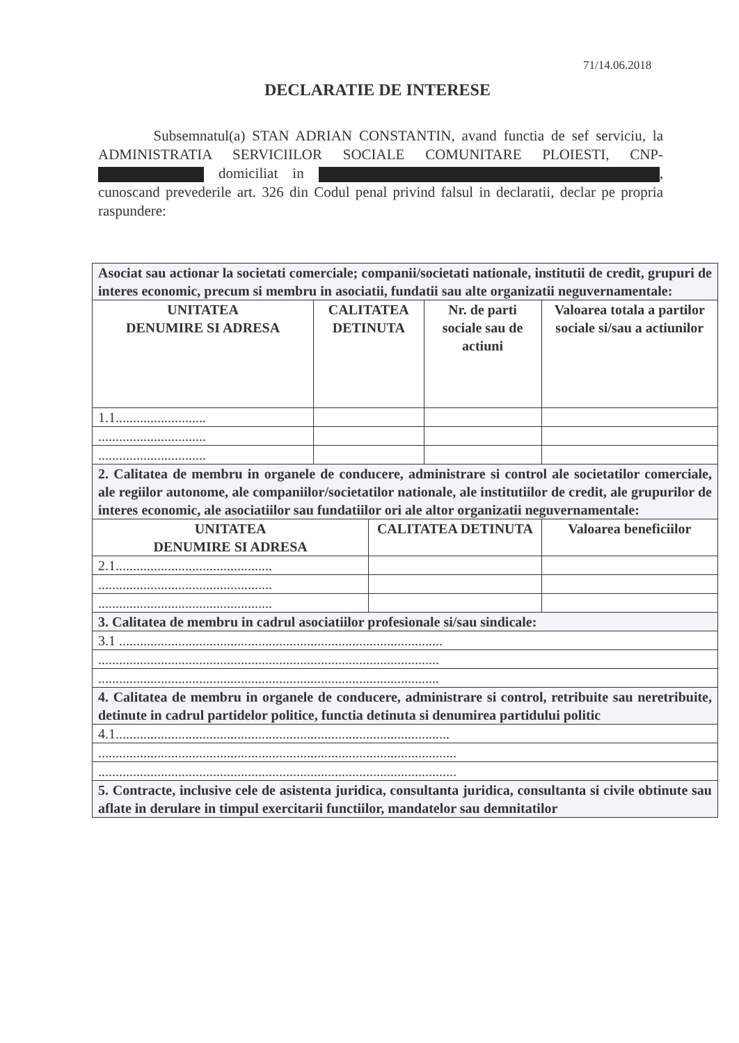71/14.06.2018
DECLARATIE DE INTERESE
Subsemnatul(a) STAN ADRIAN CONSTANTIN, avand functia de sef serviciu, la ADMINISTRATIA SERVICIILOR SOCIALE COMUNITARE PLOIESTI, CNP- domiciliat in , cunoscand prevederile art. 326 din Codul penal privind falsul in declaratii, declar pe propria raspundere:
| Asociat sau actionar la societati comerciale; companii/societati nationale, institutii de credit, grupuri de interes economic, precum si membru in asociatii, fundatii sau alte organizatii neguvernamentale: | | | | |
| UNITATEA DENUMIRE SI ADRESA | CALITATEA DETINUTA | | Nr. de parti sociale sau de actiuni | Valoarea totala a partilor sociale si/sau a actiunilor |
| 1.1.......................... | | | | |
| ............................... | | | | |
| ............................... | | | | |
| 2. Calitatea de membru in organele de conducere, administrare si control ale societatilor comerciale, ale regiilor autonome, ale companiilor/societatilor nationale, ale institutiilor de credit, ale grupurilor de interes economic, ale asociatiilor sau fundatiilor ori ale altor organizatii neguvernamentale: | | | | |
| UNITATEA DENUMIRE SI ADRESA | | CALITATEA DETINUTA | | Valoarea beneficiilor |
| 2.1............................................. | | | | |
| .................................................. | | | | |
| .................................................. | | | | |
| 3. Calitatea de membru in cadrul asociatiilor profesionale si/sau sindicale: | | | | |
| 3.1 ............................................................................................. | | | | |
| .................................................................................................. | | | | |
| .................................................................................................. | | | | |
| 4. Calitatea de membru in organele de conducere, administrare si control, retribuite sau neretribuite, detinute in cadrul partidelor politice, functia detinuta si denumirea partidului politic | | | | |
| 4.1................................................................................................ | | | | |
| ....................................................................................................... | | | | |
| ....................................................................................................... | | | | |
| 5. Contracte, inclusive cele de asistenta juridica, consultanta juridica, consultanta si civile obtinute sau aflate in derulare in timpul exercitarii functiilor, mandatelor sau demnitatilor | | | | |